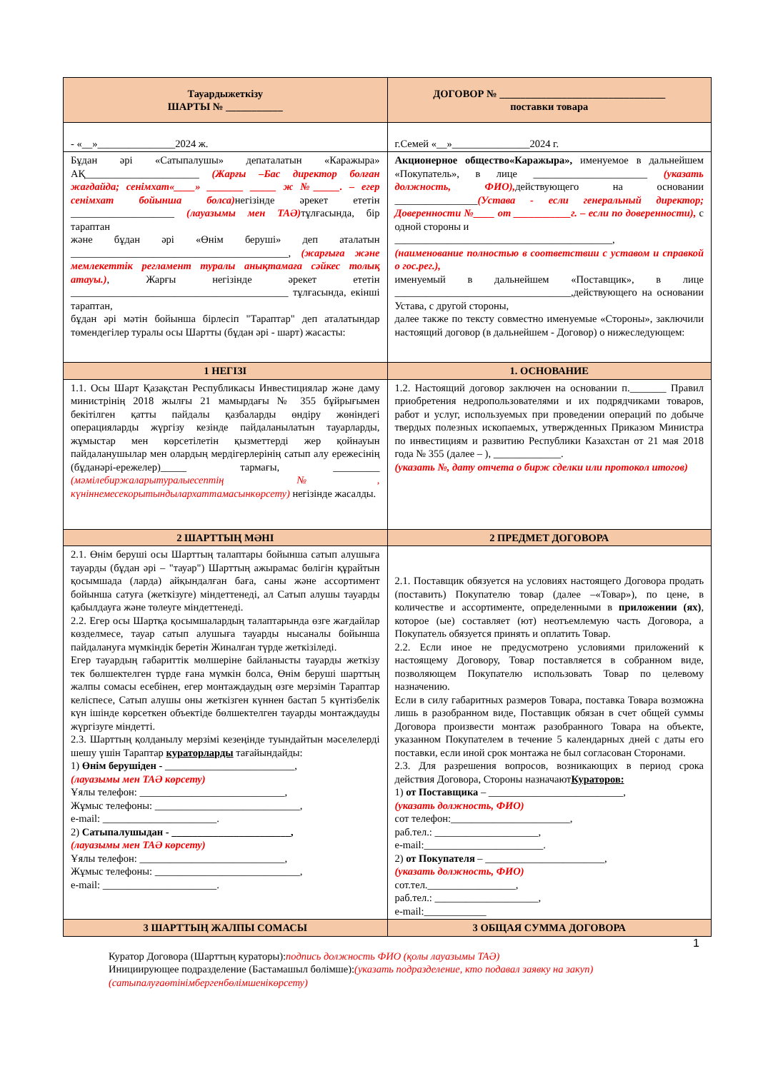| Тауардыжеткізу ШАРТЫ № ___________ | ДОГОВОР № ________________________________ поставки товара |
| - «__»_______________2024 ж. | г.Семей «__»_______________2024 г. |
| Бұдан әрі «Сатыпалушы» депаталатын «Каражыра» АҚ______________________ (Жарғы –Бас директор болған жағдайда; сенімхат«____» _______ _____ ж №_____. – егер сенімхат бойынша болса) негізінде әрекет ететін ____________________ (лауазымы мен ТАӘ) тұлғасында, бір тараптан және бұдан әрі «Өнім беруші» деп аталатын __________________________________________, (жарғыға және мемлекеттік регламент туралы анықтамаға сәйкес толық атауы.) , Жарғы негізінде әрекет ететін __________________________________________ тұлғасында, екінші тараптан, бұдан әрі мәтін бойынша бірлесіп "Тараптар" деп аталатындар төмендегілер туралы осы Шартты (бұдан әрі - шарт) жасасты: | Акционерное общество«Каражыра», именуемое в дальнейшем «Покупатель», в лице ______________________ (указать должность, ФИО), действующего на основании ________________ (Устава - если генеральный директор; Доверенности №____ от ___________г. – если по доверенности), с одной стороны и __________________________________________, (наименование полностью в соответствии с уставом и справкой о гос.рег.), именуемый в дальнейшем «Поставщик», в лице __________________________________,действующего на основании Устава, с другой стороны, далее также по тексту совместно именуемые «Стороны», заключили настоящий договор (в дальнейшем - Договор) о нижеследующем: |
| 1 НЕГІЗІ | 1. ОСНОВАНИЕ |
| 1.1. Осы Шарт Қазақстан Республикасы Инвестициялар және даму министрінің 2018 жылғы 21 мамырдағы № 355 бұйрығымен бекітілген қатты пайдалы қазбаларды өндіру жөніндегі операцияларды жүргізу кезінде пайдаланылатын тауарларды, жұмыстар мен көрсетілетін қызметтерді жер қойнауын пайдаланушылар мен олардың мердігерлерінің сатып алу ережесінің (бұданәрі-ережелер)_____ тармағы, _________ (мәмілебиржаларытуралыесептің №, күніннемесекорытындылархаттамасынкөрсету) негізінде жасалды. | 1.2. Настоящий договор заключен на основании п._______ Правил приобретения недропользователями и их подрядчиками товаров, работ и услуг, используемых при проведении операций по добыче твердых полезных ископаемых, утвержденных Приказом Министра по инвестициям и развитию Республики Казахстан от 21 мая 2018 года № 355 (далее – ), _____________. (указать №, дату отчета о бирж сделки или протокол итогов) |
| 2 ШАРТТЫҢ МӘНІ | 2 ПРЕДМЕТ ДОГОВОРА |
| 2.1. Өнім беруші осы Шарттың талаптары бойынша сатып алушыға тауарды (бұдан әрі – "тауар") Шарттың ажырамас бөлігін құрайтын қосымшада (ларда) айқындалған баға, саны және ассортимент бойынша сатуға (жеткізуге) міндеттенеді, ал Сатып алушы тауарды қабылдауға және төлеуге міндеттенеді. 2.2. Егер осы Шартқа қосымшалардың талаптарында өзге жағдайлар көзделмесе, тауар сатып алушыға тауарды нысаналы бойынша пайдалануға мүмкіндік беретін Жиналған түрде жеткізіледі. Егер тауардың габариттік мөлшеріне байланысты тауарды жеткізу тек бөлшектелген түрде ғана мүмкін болса, Өнім беруші шарттың жалпы сомасы есебінен, егер монтаждаудың өзге мерзімін Тараптар келіспесе, Сатып алушы оны жеткізген күннен бастап 5 күнтізбелік күн ішінде көрсеткен объектіде бөлшектелген тауарды монтаждауды жүргізуге міндетті. 2.3. Шарттың қолданылу мерзімі кезеңінде туындайтын мәселелерді шешу үшін Тараптар кураторларды тағайындайды: 1) Өнім берушіден - _________________________, (лауазымы мен ТАӘ көрсету) Ұялы телефон: ____________________________, Жұмыс телефоны: ____________________________, e-mail: ______________________. 2) Сатыпалушыдан - _______________________, (лауазымы мен ТАӘ көрсету) Ұялы телефон: ____________________________, Жұмыс телефоны: ____________________________, e-mail: ______________________. | 2.1. Поставщик обязуется на условиях настоящего Договора продать (поставить) Покупателю товар (далее –«Товар»), по цене, в количестве и ассортименте, определенными в приложении (ях) , которое (ые) составляет (ют) неотъемлемую часть Договора, а Покупатель обязуется принять и оплатить Товар. 2.2. Если иное не предусмотрено условиями приложений к настоящему Договору, Товар поставляется в собранном виде, позволяющем Покупателю использовать Товар по целевому назначению. Если в силу габаритных размеров Товара, поставка Товара возможна лишь в разобранном виде, Поставщик обязан в счет общей суммы Договора произвести монтаж разобранного Товара на объекте, указанном Покупателем в течение 5 календарных дней с даты его поставки, если иной срок монтажа не был согласован Сторонами. 2.3. Для разрешения вопросов, возникающих в период срока действия Договора, Стороны назначают Кураторов: 1) от Поставщика – __________________________, (указать должность, ФИО) сот телефон:_______________________, раб.тел.: ____________________, e-mail:_______________________. 2) от Покупателя – _______________________, (указать должность, ФИО) сот.тел._________________, раб.тел.: ____________________, e-mail:____________ |
| 3 ШАРТТЫҢ ЖАЛПЫ СОМАСЫ | 3 ОБЩАЯ СУММА ДОГОВОРА |
1
Куратор Договора (Шарттың кураторы):подпись должность ФИО (қолы лауазымы ТАӘ)
Инициирующее подразделение (Бастамашыл бөлімше):(указать подразделение, кто подавал заявку на закуп)
(сатыпалуғаөтінімбергенбөлімшенікөрсету)